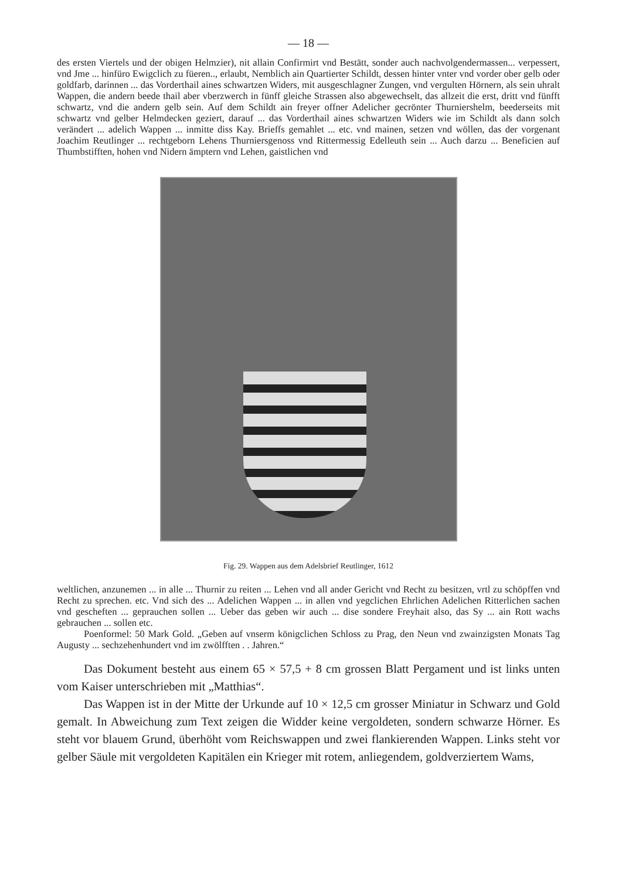— 18 —
des ersten Viertels und der obigen Helmzier), nit allain Confirmirt vnd Bestätt, sonder auch nachvolgendermassen... verpessert, vnd Jme ... hinfüro Ewigclich zu füeren.., erlaubt, Nemblich ain Quartierter Schildt, dessen hinter vnter vnd vorder ober gelb oder goldfarb, darinnen ... das Vorderthail aines schwartzen Widers, mit ausgeschlagner Zungen, vnd vergulten Hörnern, als sein uhralt Wappen, die andern beede thail aber vberzwerch in fünff gleiche Strassen also abgewechselt, das allzeit die erst, dritt vnd fünfft schwartz, vnd die andern gelb sein. Auf dem Schildt ain freyer offner Adelicher gecrönter Thurniershelm, beederseits mit schwartz vnd gelber Helmdecken geziert, darauf ... das Vorderthail aines schwartzen Widers wie im Schildt als dann solch verändert ... adelich Wappen ... inmitte diss Kay. Brieffs gemahlet ... etc. vnd mainen, setzen vnd wöllen, das der vorgenant Joachim Reutlinger ... rechtgeborn Lehens Thurniersgenoss vnd Rittermessig Edelleuth sein ... Auch darzu ... Beneficien auf Thumbstifften, hohen vnd Nidern ämptern vnd Lehen, gaistlichen vnd
Fig. 29. Wappen aus dem Adelsbrief Reutlinger, 1612
weltlichen, anzunemen ... in alle ... Thurnir zu reiten ... Lehen vnd all ander Gericht vnd Recht zu besitzen, vrtl zu schöpffen vnd Recht zu sprechen. etc. Vnd sich des ... Adelichen Wappen ... in allen vnd yegclichen Ehrlichen Adelichen Ritterlichen sachen vnd gescheften ... geprauchen sollen ... Ueber das geben wir auch ... dise sondere Freyhait also, das Sy ... ain Rott wachs gebrauchen ... sollen etc.
Poenformel: 50 Mark Gold. „Geben auf vnserm königclichen Schloss zu Prag, den Neun vnd zwainzigsten Monats Tag Augusty ... sechzehenhundert vnd im zwölfften . . Jahren.“
Das Dokument besteht aus einem 65 × 57,5 + 8 cm grossen Blatt Pergament und ist links unten vom Kaiser unterschrieben mit „Matthias“.
Das Wappen ist in der Mitte der Urkunde auf 10 × 12,5 cm grosser Miniatur in Schwarz und Gold gemalt. In Abweichung zum Text zeigen die Widder keine vergoldeten, sondern schwarze Hörner. Es steht vor blauem Grund, überhöht vom Reichswappen und zwei flankierenden Wappen. Links steht vor gelber Säule mit vergoldeten Kapitälen ein Krieger mit rotem, anliegendem, goldverziertem Wams,